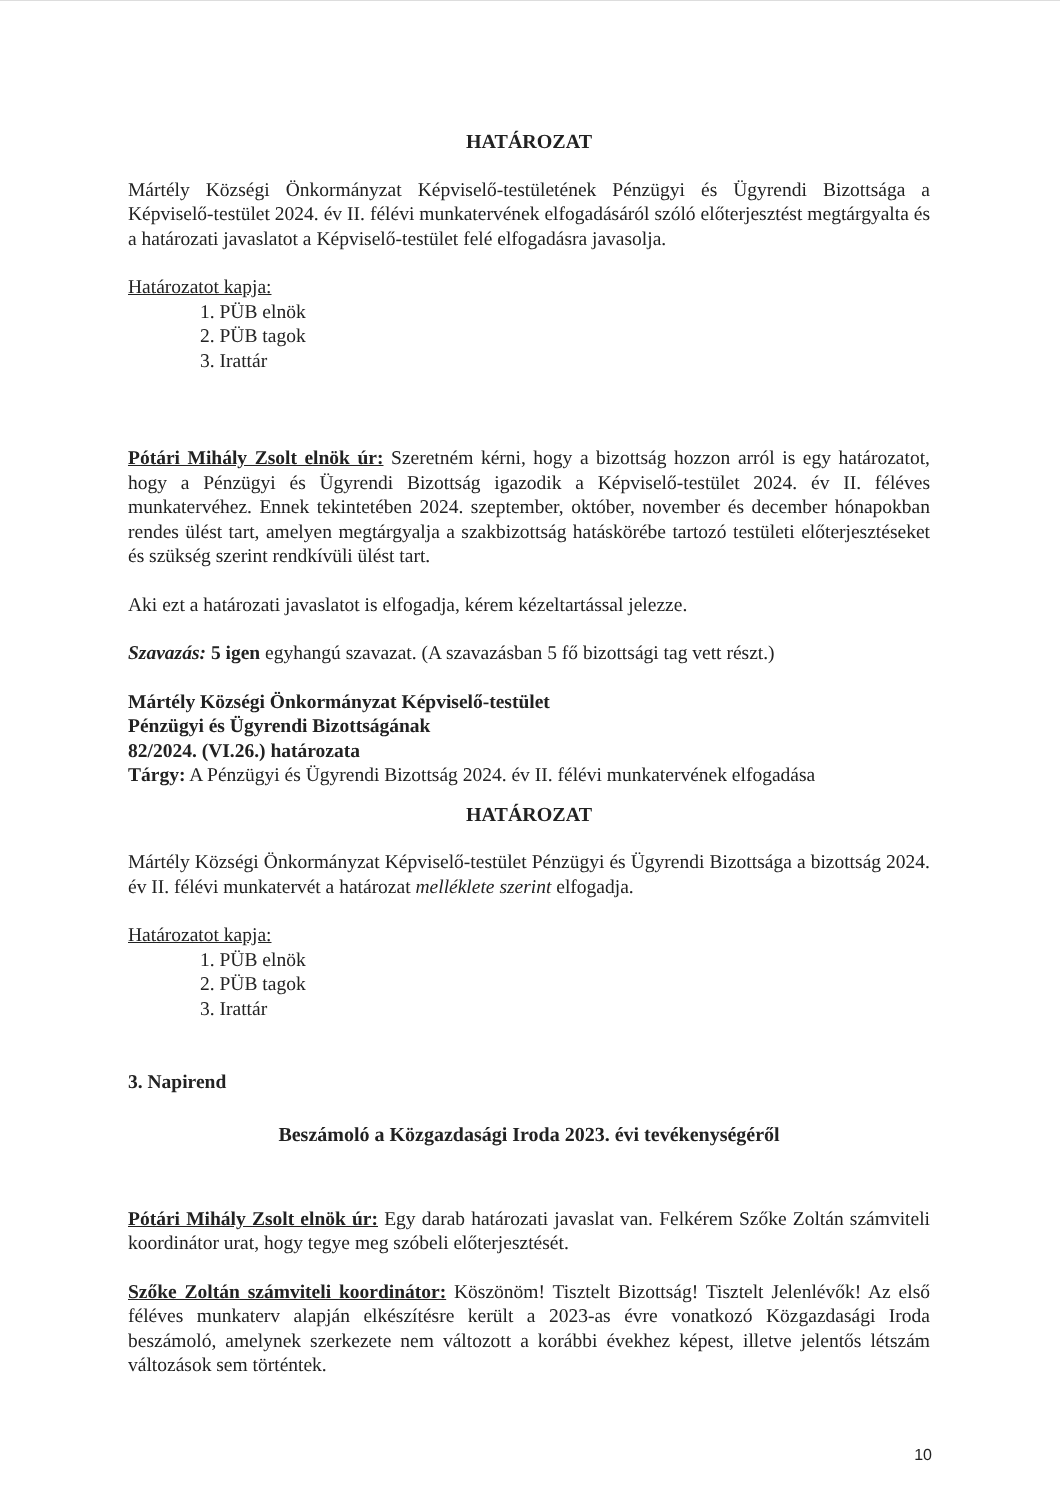HATÁROZAT
Mártély Községi Önkormányzat Képviselő-testületének Pénzügyi és Ügyrendi Bizottsága a Képviselő-testület 2024. év II. félévi munkatervének elfogadásáról szóló előterjesztést megtárgyalta és a határozati javaslatot a Képviselő-testület felé elfogadásra javasolja.
Határozatot kapja:
1. PÜB elnök
2. PÜB tagok
3. Irattár
Pótári Mihály Zsolt elnök úr: Szeretném kérni, hogy a bizottság hozzon arról is egy határozatot, hogy a Pénzügyi és Ügyrendi Bizottság igazodik a Képviselő-testület 2024. év II. féléves munkatervéhez. Ennek tekintetében 2024. szeptember, október, november és december hónapokban rendes ülést tart, amelyen megtárgyalja a szakbizottság hatáskörébe tartozó testületi előterjesztéseket és szükség szerint rendkívüli ülést tart.
Aki ezt a határozati javaslatot is elfogadja, kérem kézeltartással jelezze.
Szavazás: 5 igen egyhangú szavazat. (A szavazásban 5 fő bizottsági tag vett részt.)
Mártély Községi Önkormányzat Képviselő-testület
Pénzügyi és Ügyrendi Bizottságának
82/2024. (VI.26.) határozata
Tárgy: A Pénzügyi és Ügyrendi Bizottság 2024. év II. félévi munkatervének elfogadása
HATÁROZAT
Mártély Községi Önkormányzat Képviselő-testület Pénzügyi és Ügyrendi Bizottsága a bizottság 2024. év II. félévi munkatervét a határozat melléklete szerint elfogadja.
Határozatot kapja:
1. PÜB elnök
2. PÜB tagok
3. Irattár
3. Napirend
Beszámoló a Közgazdasági Iroda 2023. évi tevékenységéről
Pótári Mihály Zsolt elnök úr: Egy darab határozati javaslat van. Felkérem Szőke Zoltán számviteli koordinátor urat, hogy tegye meg szóbeli előterjesztését.
Szőke Zoltán számviteli koordinátor: Köszönöm! Tisztelt Bizottság! Tisztelt Jelenlévők! Az első féléves munkaterv alapján elkészítésre került a 2023-as évre vonatkozó Közgazdasági Iroda beszámoló, amelynek szerkezete nem változott a korábbi évekhez képest, illetve jelentős létszám változások sem történtek.
10